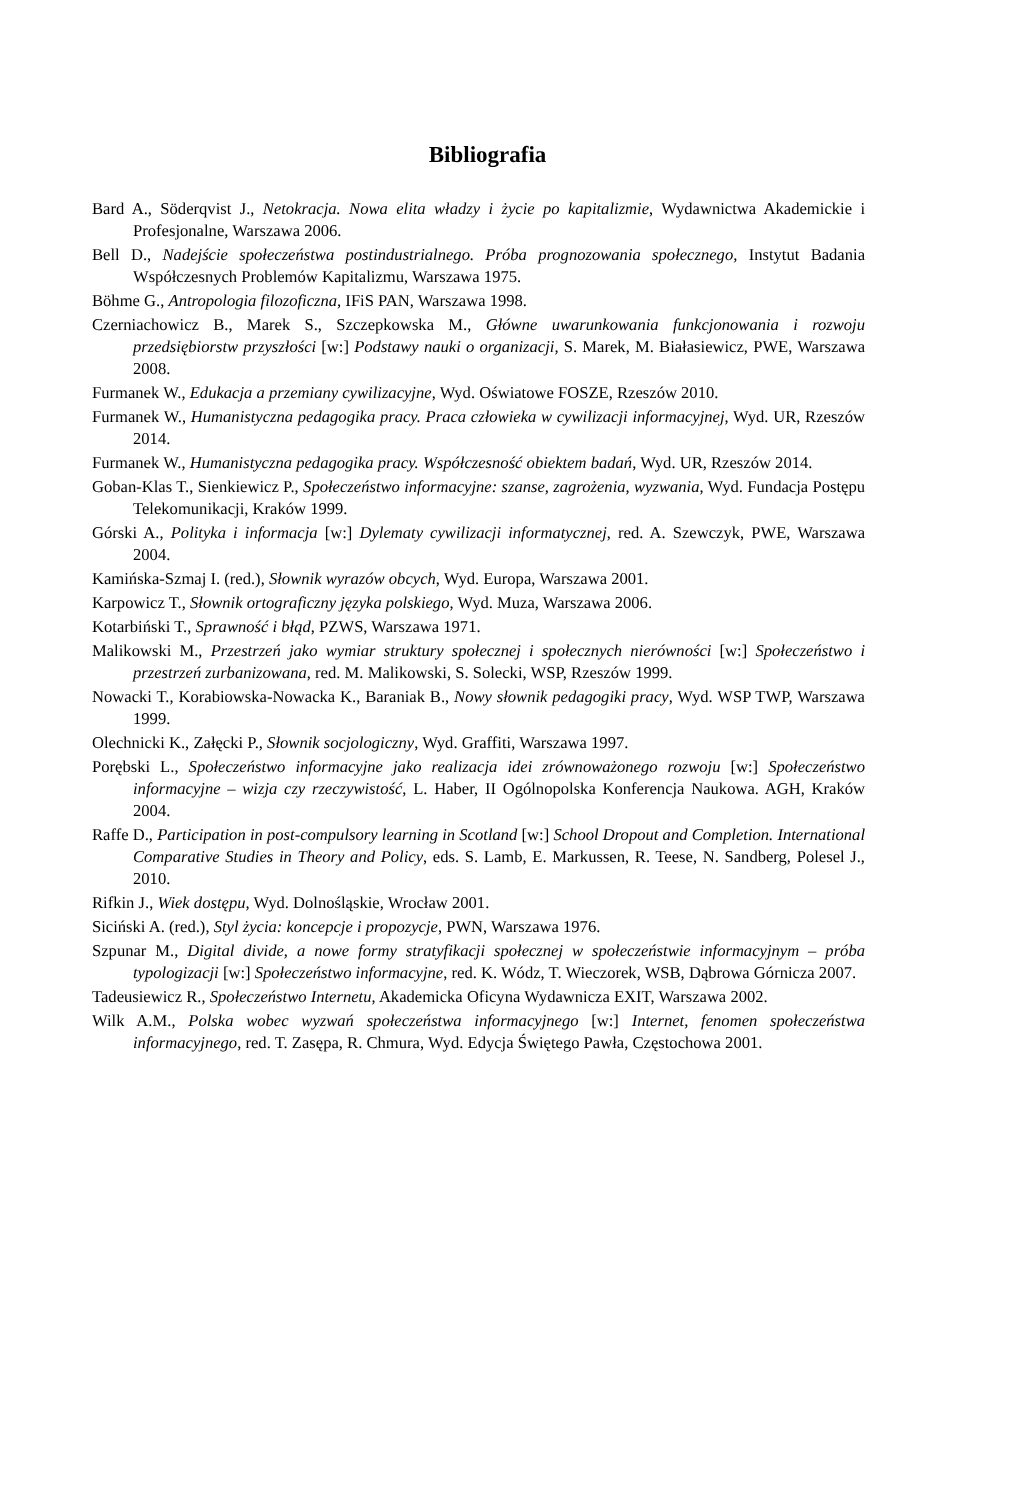Bibliografia
Bard A., Söderqvist J., Netokracja. Nowa elita władzy i życie po kapitalizmie, Wydawnictwa Akademickie i Profesjonalne, Warszawa 2006.
Bell D., Nadejście społeczeństwa postindustrialnego. Próba prognozowania społecznego, Instytut Badania Współczesnych Problemów Kapitalizmu, Warszawa 1975.
Böhme G., Antropologia filozoficzna, IFiS PAN, Warszawa 1998.
Czerniachowicz B., Marek S., Szczepkowska M., Główne uwarunkowania funkcjonowania i rozwoju przedsiębiorstw przyszłości [w:] Podstawy nauki o organizacji, S. Marek, M. Białasiewicz, PWE, Warszawa 2008.
Furmanek W., Edukacja a przemiany cywilizacyjne, Wyd. Oświatowe FOSZE, Rzeszów 2010.
Furmanek W., Humanistyczna pedagogika pracy. Praca człowieka w cywilizacji informacyjnej, Wyd. UR, Rzeszów 2014.
Furmanek W., Humanistyczna pedagogika pracy. Współczesność obiektem badań, Wyd. UR, Rzeszów 2014.
Goban-Klas T., Sienkiewicz P., Społeczeństwo informacyjne: szanse, zagrożenia, wyzwania, Wyd. Fundacja Postępu Telekomunikacji, Kraków 1999.
Górski A., Polityka i informacja [w:] Dylematy cywilizacji informatycznej, red. A. Szewczyk, PWE, Warszawa 2004.
Kamińska-Szmaj I. (red.), Słownik wyrazów obcych, Wyd. Europa, Warszawa 2001.
Karpowicz T., Słownik ortograficzny języka polskiego, Wyd. Muza, Warszawa 2006.
Kotarbiński T., Sprawność i błąd, PZWS, Warszawa 1971.
Malikowski M., Przestrzeń jako wymiar struktury społecznej i społecznych nierówności [w:] Społeczeństwo i przestrzeń zurbanizowana, red. M. Malikowski, S. Solecki, WSP, Rzeszów 1999.
Nowacki T., Korabiowska-Nowacka K., Baraniak B., Nowy słownik pedagogiki pracy, Wyd. WSP TWP, Warszawa 1999.
Olechnicki K., Załęcki P., Słownik socjologiczny, Wyd. Graffiti, Warszawa 1997.
Porębski L., Społeczeństwo informacyjne jako realizacja idei zrównoważonego rozwoju [w:] Społeczeństwo informacyjne – wizja czy rzeczywistość, L. Haber, II Ogólnopolska Konferencja Naukowa. AGH, Kraków 2004.
Raffe D., Participation in post-compulsory learning in Scotland [w:] School Dropout and Completion. International Comparative Studies in Theory and Policy, eds. S. Lamb, E. Markussen, R. Teese, N. Sandberg, Polesel J., 2010.
Rifkin J., Wiek dostępu, Wyd. Dolnośląskie, Wrocław 2001.
Siciński A. (red.), Styl życia: koncepcje i propozycje, PWN, Warszawa 1976.
Szpunar M., Digital divide, a nowe formy stratyfikacji społecznej w społeczeństwie informacyjnym – próba typologizacji [w:] Społeczeństwo informacyjne, red. K. Wódz, T. Wieczorek, WSB, Dąbrowa Górnicza 2007.
Tadeusiewicz R., Społeczeństwo Internetu, Akademicka Oficyna Wydawnicza EXIT, Warszawa 2002.
Wilk A.M., Polska wobec wyzwań społeczeństwa informacyjnego [w:] Internet, fenomen społeczeństwa informacyjnego, red. T. Zasępa, R. Chmura, Wyd. Edycja Świętego Pawła, Częstochowa 2001.